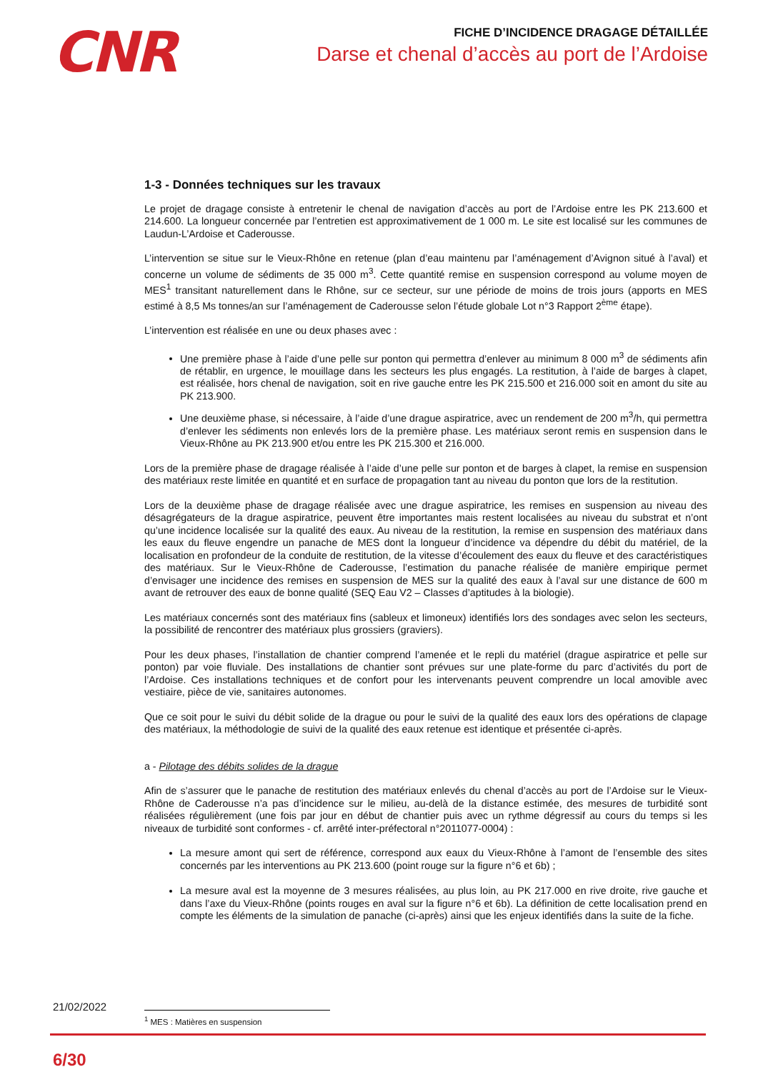CNR
FICHE D’INCIDENCE DRAGAGE DÉTAILLÉE
Darse et chenal d’accès au port de l’Ardoise
1-3 - Données techniques sur les travaux
Le projet de dragage consiste à entretenir le chenal de navigation d’accès au port de l’Ardoise entre les PK 213.600 et 214.600. La longueur concernée par l’entretien est approximativement de 1 000 m. Le site est localisé sur les communes de Laudun-L’Ardoise et Caderousse.
L’intervention se situe sur le Vieux-Rhône en retenue (plan d’eau maintenu par l’aménagement d’Avignon situé à l’aval) et concerne un volume de sédiments de 35 000 m<sup>3</sup>. Cette quantité remise en suspension correspond au volume moyen de MES<sup>1</sup> transitant naturellement dans le Rhône, sur ce secteur, sur une période de moins de trois jours (apports en MES estimé à 8,5 Ms tonnes/an sur l’aménagement de Caderousse selon l’étude globale Lot n°3 Rapport 2<sup>ème</sup> étape).
L’intervention est réalisée en une ou deux phases avec :
Une première phase à l’aide d’une pelle sur ponton qui permettra d’enlever au minimum 8 000 m<sup>3</sup> de sédiments afin de rétablir, en urgence, le mouillage dans les secteurs les plus engagés. La restitution, à l’aide de barges à clapet, est réalisée, hors chenal de navigation, soit en rive gauche entre les PK 215.500 et 216.000 soit en amont du site au PK 213.900.
Une deuxième phase, si nécessaire, à l’aide d’une drague aspiratrice, avec un rendement de 200 m<sup>3</sup>/h, qui permettra d’enlever les sédiments non enlevés lors de la première phase. Les matériaux seront remis en suspension dans le Vieux-Rhône au PK 213.900 et/ou entre les PK 215.300 et 216.000.
Lors de la première phase de dragage réalisée à l’aide d’une pelle sur ponton et de barges à clapet, la remise en suspension des matériaux reste limitée en quantité et en surface de propagation tant au niveau du ponton que lors de la restitution.
Lors de la deuxième phase de dragage réalisée avec une drague aspiratrice, les remises en suspension au niveau des désagrégateurs de la drague aspiratrice, peuvent être importantes mais restent localisées au niveau du substrat et n’ont qu’une incidence localisée sur la qualité des eaux. Au niveau de la restitution, la remise en suspension des matériaux dans les eaux du fleuve engendre un panache de MES dont la longueur d’incidence va dépendre du débit du matériel, de la localisation en profondeur de la conduite de restitution, de la vitesse d’écoulement des eaux du fleuve et des caractéristiques des matériaux. Sur le Vieux-Rhône de Caderousse, l’estimation du panache réalisée de manière empirique permet d’envisager une incidence des remises en suspension de MES sur la qualité des eaux à l’aval sur une distance de 600 m avant de retrouver des eaux de bonne qualité (SEQ Eau V2 – Classes d’aptitudes à la biologie).
Les matériaux concernés sont des matériaux fins (sableux et limoneux) identifiés lors des sondages avec selon les secteurs, la possibilité de rencontrer des matériaux plus grossiers (graviers).
Pour les deux phases, l’installation de chantier comprend l’amenée et le repli du matériel (drague aspiratrice et pelle sur ponton) par voie fluviale. Des installations de chantier sont prévues sur une plate-forme du parc d’activités du port de l’Ardoise. Ces installations techniques et de confort pour les intervenants peuvent comprendre un local amovible avec vestiaire, pièce de vie, sanitaires autonomes.
Que ce soit pour le suivi du débit solide de la drague ou pour le suivi de la qualité des eaux lors des opérations de clapage des matériaux, la méthodologie de suivi de la qualité des eaux retenue est identique et présentée ci-après.
a - Pilotage des débits solides de la drague
Afin de s’assurer que le panache de restitution des matériaux enlevés du chenal d’accès au port de l’Ardoise sur le Vieux-Rhône de Caderousse n’a pas d’incidence sur le milieu, au-delà de la distance estimée, des mesures de turbidité sont réalisées régulièrement (une fois par jour en début de chantier puis avec un rythme dégressif au cours du temps si les niveaux de turbidité sont conformes - cf. arrêté inter-préfectoral n°2011077-0004) :
La mesure amont qui sert de référence, correspond aux eaux du Vieux-Rhône à l’amont de l’ensemble des sites concernés par les interventions au PK 213.600 (point rouge sur la figure n°6 et 6b) ;
La mesure aval est la moyenne de 3 mesures réalisées, au plus loin, au PK 217.000 en rive droite, rive gauche et dans l’axe du Vieux-Rhône (points rouges en aval sur la figure n°6 et 6b). La définition de cette localisation prend en compte les éléments de la simulation de panache (ci-après) ainsi que les enjeux identifiés dans la suite de la fiche.
21/02/2022
<sup>1</sup> MES : Matières en suspension
6/30